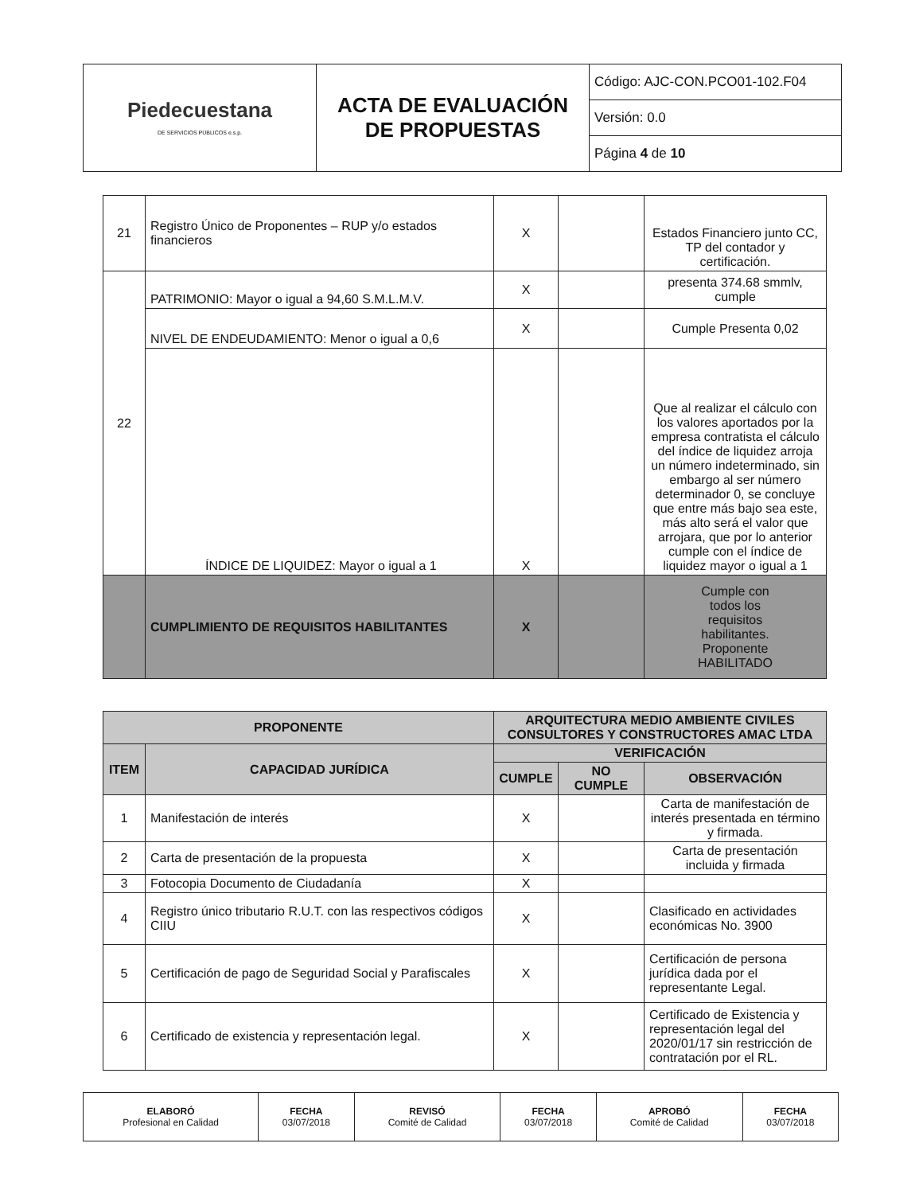| Piedecuestana DE SERVICIOS PÚBLICOS e.s.p. | ACTA DE EVALUACIÓN DE PROPUESTAS | Código: AJC-CON.PCO01-102.F04 |
| | | Versión: 0.0 |
| | | Página 4 de 10 |
| 21 | Registro Único de Proponentes – RUP y/o estados financieros | X | | Estados Financiero junto CC, TP del contador y certificación. |
| 22 | PATRIMONIO: Mayor o igual a 94,60 S.M.L.M.V. | X | | presenta 374.68 smmlv, cumple |
| | NIVEL DE ENDEUDAMIENTO: Menor o igual a 0,6 | X | | Cumple Presenta 0,02 |
| | ÍNDICE DE LIQUIDEZ: Mayor o igual a 1 | X | | Que al realizar el cálculo con los valores aportados por la empresa contratista el cálculo del índice de liquidez arroja un número indeterminado, sin embargo al ser número determinador 0, se concluye que entre más bajo sea este, más alto será el valor que arrojara, que por lo anterior cumple con el índice de liquidez mayor o igual a 1 |
| | CUMPLIMIENTO DE REQUISITOS HABILITANTES | X | | Cumple con todos los requisitos habilitantes. Proponente HABILITADO |
| PROPONENTE | | ARQUITECTURA MEDIO AMBIENTE CIVILES CONSULTORES Y CONSTRUCTORES AMAC LTDA | | |
| --- | --- | --- | --- | --- |
| ITEM | CAPACIDAD JURÍDICA | VERIFICACIÓN | | |
| | | CUMPLE | NO CUMPLE | OBSERVACIÓN |
| 1 | Manifestación de interés | X | | Carta de manifestación de interés presentada en término y firmada. |
| 2 | Carta de presentación de la propuesta | X | | Carta de presentación incluida y firmada |
| 3 | Fotocopia Documento de Ciudadanía | X | | |
| 4 | Registro único tributario R.U.T. con las respectivos códigos CIIU | X | | Clasificado en actividades económicas No. 3900 |
| 5 | Certificación de pago de Seguridad Social y Parafiscales | X | | Certificación de persona jurídica dada por el representante Legal. |
| 6 | Certificado de existencia y representación legal. | X | | Certificado de Existencia y representación legal del 2020/01/17 sin restricción de contratación por el RL. |
| ELABORÓ Profesional en Calidad | FECHA 03/07/2018 | REVISÓ Comité de Calidad | FECHA 03/07/2018 | APROBÓ Comité de Calidad | FECHA 03/07/2018 |